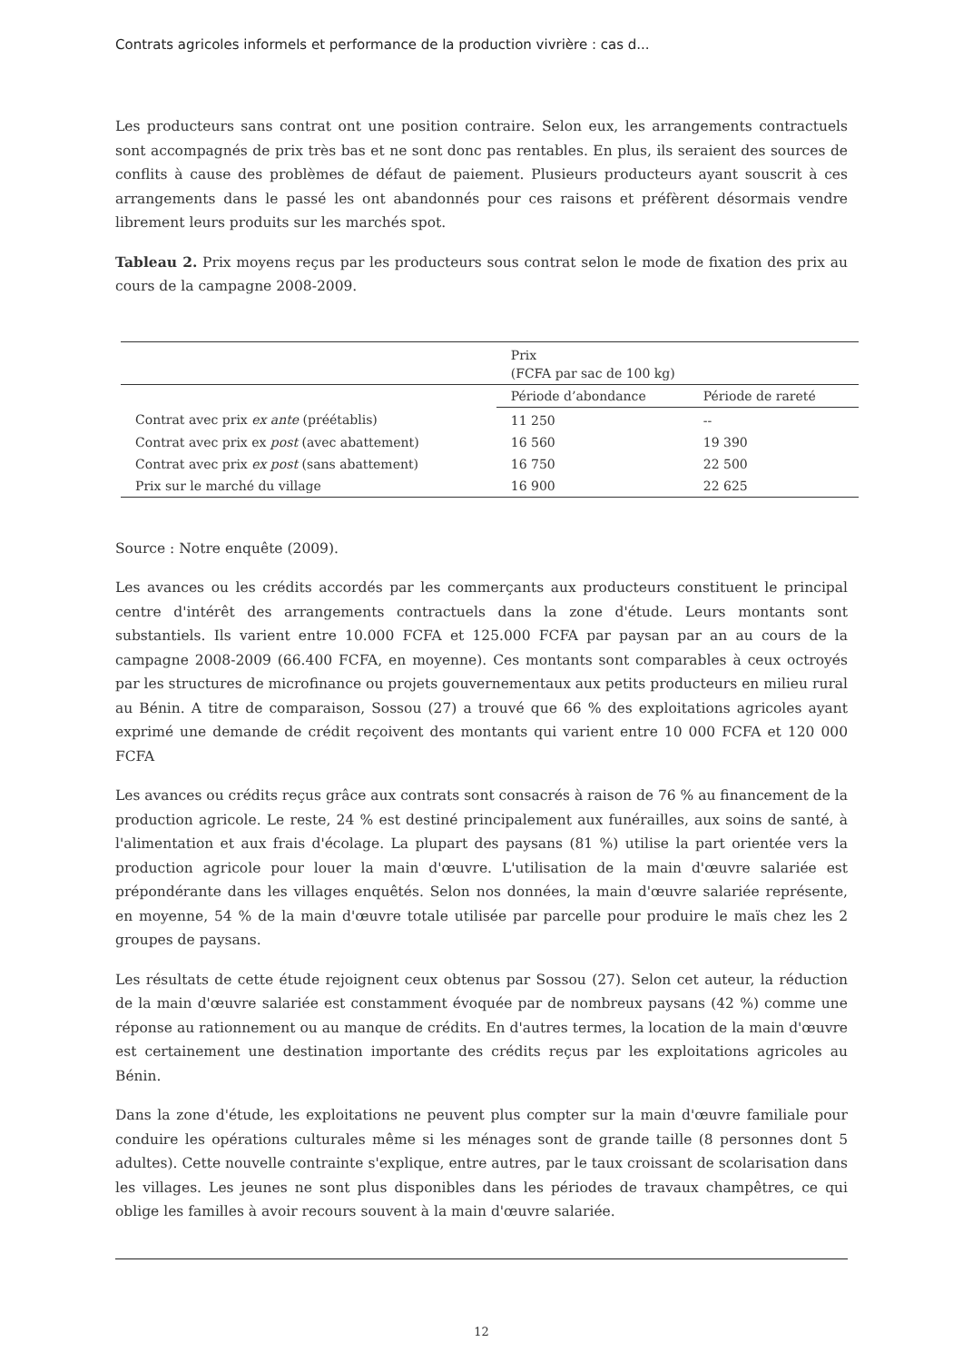Contrats agricoles informels et performance de la production vivrière : cas d...
Les producteurs sans contrat ont une position contraire. Selon eux, les arrangements contractuels sont accompagnés de prix très bas et ne sont donc pas rentables. En plus, ils seraient des sources de conflits à cause des problèmes de défaut de paiement. Plusieurs producteurs ayant souscrit à ces arrangements dans le passé les ont abandonnés pour ces raisons et préfèrent désormais vendre librement leurs produits sur les marchés spot.
Tableau 2. Prix moyens reçus par les producteurs sous contrat selon le mode de fixation des prix au cours de la campagne 2008-2009.
| | Prix (FCFA par sac de 100 kg) | |
| | Période d’abondance | Période de rareté |
| Contrat avec prix ex ante (préétablis) | 11 250 | -- |
| Contrat avec prix ex post (avec abattement) | 16 560 | 19 390 |
| Contrat avec prix ex post (sans abattement) | 16 750 | 22 500 |
| Prix sur le marché du village | 16 900 | 22 625 |
Source : Notre enquête (2009).
Les avances ou les crédits accordés par les commerçants aux producteurs constituent le principal centre d'intérêt des arrangements contractuels dans la zone d'étude. Leurs montants sont substantiels. Ils varient entre 10.000 FCFA et 125.000 FCFA par paysan par an au cours de la campagne 2008-2009 (66.400 FCFA, en moyenne). Ces montants sont comparables à ceux octroyés par les structures de microfinance ou projets gouvernementaux aux petits producteurs en milieu rural au Bénin. A titre de comparaison, Sossou (27) a trouvé que 66 % des exploitations agricoles ayant exprimé une demande de crédit reçoivent des montants qui varient entre 10 000 FCFA et 120 000 FCFA
Les avances ou crédits reçus grâce aux contrats sont consacrés à raison de 76 % au financement de la production agricole. Le reste, 24 % est destiné principalement aux funérailles, aux soins de santé, à l'alimentation et aux frais d'écolage. La plupart des paysans (81 %) utilise la part orientée vers la production agricole pour louer la main d'œuvre. L'utilisation de la main d'œuvre salariée est prépondérante dans les villages enquêtés. Selon nos données, la main d'œuvre salariée représente, en moyenne, 54 % de la main d'œuvre totale utilisée par parcelle pour produire le maïs chez les 2 groupes de paysans.
Les résultats de cette étude rejoignent ceux obtenus par Sossou (27). Selon cet auteur, la réduction de la main d'œuvre salariée est constamment évoquée par de nombreux paysans (42 %) comme une réponse au rationnement ou au manque de crédits. En d'autres termes, la location de la main d'œuvre est certainement une destination importante des crédits reçus par les exploitations agricoles au Bénin.
Dans la zone d'étude, les exploitations ne peuvent plus compter sur la main d'œuvre familiale pour conduire les opérations culturales même si les ménages sont de grande taille (8 personnes dont 5 adultes). Cette nouvelle contrainte s'explique, entre autres, par le taux croissant de scolarisation dans les villages. Les jeunes ne sont plus disponibles dans les périodes de travaux champêtres, ce qui oblige les familles à avoir recours souvent à la main d'œuvre salariée.
12